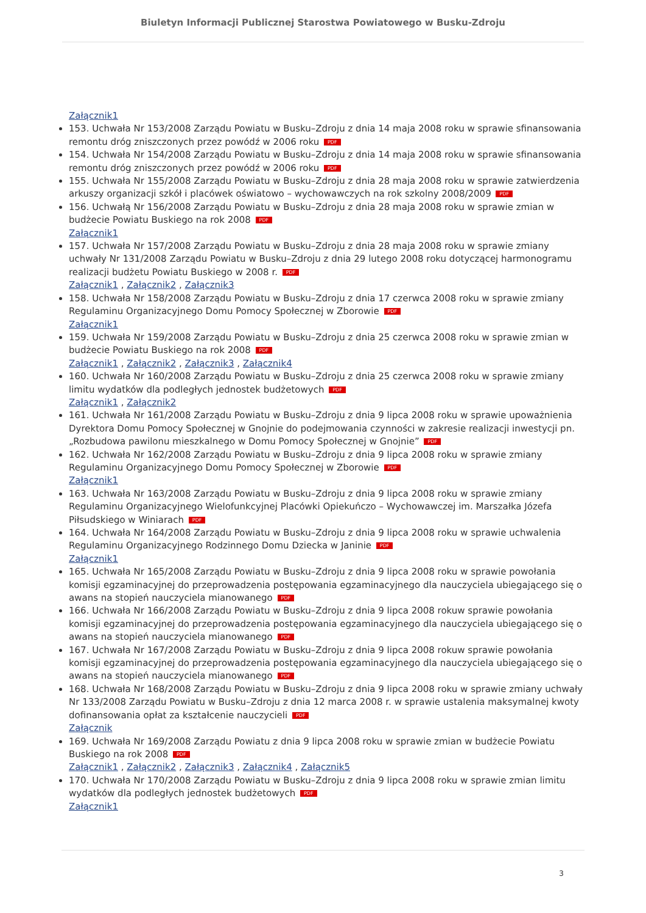Biuletyn Informacji Publicznej Starostwa Powiatowego w Busku-Zdroju
Załącznik1
153. Uchwała Nr 153/2008 Zarządu Powiatu w Busku–Zdroju z dnia 14 maja 2008 roku w sprawie sfinansowania remontu dróg zniszczonych przez powódź w 2006 roku PDF
154. Uchwała Nr 154/2008 Zarządu Powiatu w Busku–Zdroju z dnia 14 maja 2008 roku w sprawie sfinansowania remontu dróg zniszczonych przez powódź w 2006 roku PDF
155. Uchwała Nr 155/2008 Zarządu Powiatu w Busku–Zdroju z dnia 28 maja 2008 roku w sprawie zatwierdzenia arkuszy organizacji szkół i placówek oświatowo – wychowawczych na rok szkolny 2008/2009 PDF
156. Uchwałą Nr 156/2008 Zarządu Powiatu w Busku–Zdroju z dnia 28 maja 2008 roku w sprawie zmian w budżecie Powiatu Buskiego na rok 2008 PDF
Załącznik1
157. Uchwała Nr 157/2008 Zarządu Powiatu w Busku–Zdroju z dnia 28 maja 2008 roku w sprawie zmiany uchwały Nr 131/2008 Zarządu Powiatu w Busku–Zdroju z dnia 29 lutego 2008 roku dotyczącej harmonogramu realizacji budżetu Powiatu Buskiego w 2008 r. PDF
Załącznik1 , Załącznik2 , Załącznik3
158. Uchwała Nr 158/2008 Zarządu Powiatu w Busku–Zdroju z dnia 17 czerwca 2008 roku w sprawie zmiany Regulaminu Organizacyjnego Domu Pomocy Społecznej w Zborowie PDF
Załącznik1
159. Uchwała Nr 159/2008 Zarządu Powiatu w Busku–Zdroju z dnia 25 czerwca 2008 roku w sprawie zmian w budżecie Powiatu Buskiego na rok 2008 PDF
Załącznik1 , Załącznik2 , Załącznik3 , Załącznik4
160. Uchwała Nr 160/2008 Zarządu Powiatu w Busku–Zdroju z dnia 25 czerwca 2008 roku w sprawie zmiany limitu wydatków dla podległych jednostek budżetowych PDF
Załącznik1 , Załącznik2
161. Uchwała Nr 161/2008 Zarządu Powiatu w Busku–Zdroju z dnia 9 lipca 2008 roku w sprawie upoważnienia Dyrektora Domu Pomocy Społecznej w Gnojnie do podejmowania czynności w zakresie realizacji inwestycji pn. „Rozbudowa pawilonu mieszkalnego w Domu Pomocy Społecznej w Gnojnie” PDF
162. Uchwała Nr 162/2008 Zarządu Powiatu w Busku–Zdroju z dnia 9 lipca 2008 roku w sprawie zmiany Regulaminu Organizacyjnego Domu Pomocy Społecznej w Zborowie PDF
Załącznik1
163. Uchwała Nr 163/2008 Zarządu Powiatu w Busku–Zdroju z dnia 9 lipca 2008 roku w sprawie zmiany Regulaminu Organizacyjnego Wielofunkcyjnej Placówki Opiekuńczo – Wychowawczej im. Marszałka Józefa Piłsudskiego w Winiarach PDF
164. Uchwała Nr 164/2008 Zarządu Powiatu w Busku–Zdroju z dnia 9 lipca 2008 roku w sprawie uchwalenia Regulaminu Organizacyjnego Rodzinnego Domu Dziecka w Janinie PDF
Załącznik1
165. Uchwała Nr 165/2008 Zarządu Powiatu w Busku–Zdroju z dnia 9 lipca 2008 roku w sprawie powołania komisji egzaminacyjnej do przeprowadzenia postępowania egzaminacyjnego dla nauczyciela ubiegającego się o awans na stopień nauczyciela mianowanego PDF
166. Uchwała Nr 166/2008 Zarządu Powiatu w Busku–Zdroju z dnia 9 lipca 2008 rokuw sprawie powołania komisji egzaminacyjnej do przeprowadzenia postępowania egzaminacyjnego dla nauczyciela ubiegającego się o awans na stopień nauczyciela mianowanego PDF
167. Uchwała Nr 167/2008 Zarządu Powiatu w Busku–Zdroju z dnia 9 lipca 2008 rokuw sprawie powołania komisji egzaminacyjnej do przeprowadzenia postępowania egzaminacyjnego dla nauczyciela ubiegającego się o awans na stopień nauczyciela mianowanego PDF
168. Uchwała Nr 168/2008 Zarządu Powiatu w Busku–Zdroju z dnia 9 lipca 2008 roku w sprawie zmiany uchwały Nr 133/2008 Zarządu Powiatu w Busku–Zdroju z dnia 12 marca 2008 r. w sprawie ustalenia maksymalnej kwoty dofinansowania opłat za kształcenie nauczycieli PDF
Załącznik
169. Uchwała Nr 169/2008 Zarządu Powiatu z dnia 9 lipca 2008 roku w sprawie zmian w budżecie Powiatu Buskiego na rok 2008 PDF
Załącznik1 , Załącznik2 , Załącznik3 , Załącznik4 , Załącznik5
170. Uchwała Nr 170/2008 Zarządu Powiatu w Busku–Zdroju z dnia 9 lipca 2008 roku w sprawie zmian limitu wydatków dla podległych jednostek budżetowych PDF
Załącznik1
3